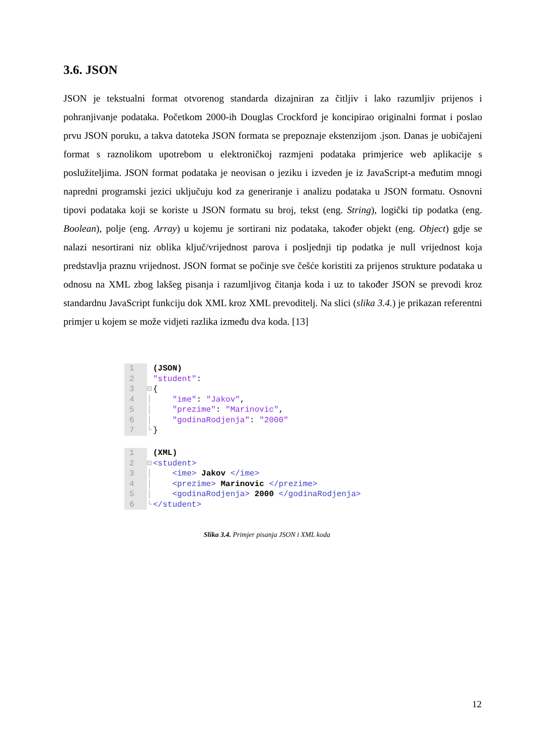3.6. JSON
JSON je tekstualni format otvorenog standarda dizajniran za čitljiv i lako razumljiv prijenos i pohranjivanje podataka. Početkom 2000-ih Douglas Crockford je koncipirao originalni format i poslao prvu JSON poruku, a takva datoteka JSON formata se prepoznaje ekstenzijom .json. Danas je uobičajeni format s raznolikom upotrebom u elektroničkoj razmjeni podataka primjerice web aplikacije s poslužiteljima. JSON format podataka je neovisan o jeziku i izveden je iz JavaScript-a međutim mnogi napredni programski jezici uključuju kod za generiranje i analizu podataka u JSON formatu. Osnovni tipovi podataka koji se koriste u JSON formatu su broj, tekst (eng. String), logički tip podatka (eng. Boolean), polje (eng. Array) u kojemu je sortirani niz podataka, također objekt (eng. Object) gdje se nalazi nesortirani niz oblika ključ/vrijednost parova i posljednji tip podatka je null vrijednost koja predstavlja praznu vrijednost. JSON format se počinje sve češće koristiti za prijenos strukture podataka u odnosu na XML zbog lakšeg pisanja i razumljivog čitanja koda i uz to također JSON se prevodi kroz standardnu JavaScript funkciju dok XML kroz XML prevoditelj. Na slici (slika 3.4.) je prikazan referentni primjer u kojem se može vidjeti razlika između dva koda. [13]
| 1 | | (JSON) |
| 2 | | "student" : |
| 3 | ⊟ | { |
| 4 | │ | "ime" : "Jakov" , |
| 5 | │ | "prezime" : "Marinovic" , |
| 6 | │ | "godinaRodjenja" : "2000" |
| 7 | └ | } |
| 1 | | (XML) |
| 2 | ⊟ | <student> |
| 3 | │ | <ime> Jakov </ime> |
| 4 | │ | <prezime> Marinovic </prezime> |
| 5 | │ | <godinaRodjenja> 2000 </godinaRodjenja> |
| 6 | └ | </student> |
Slika 3.4. Primjer pisanja JSON i XML koda
12